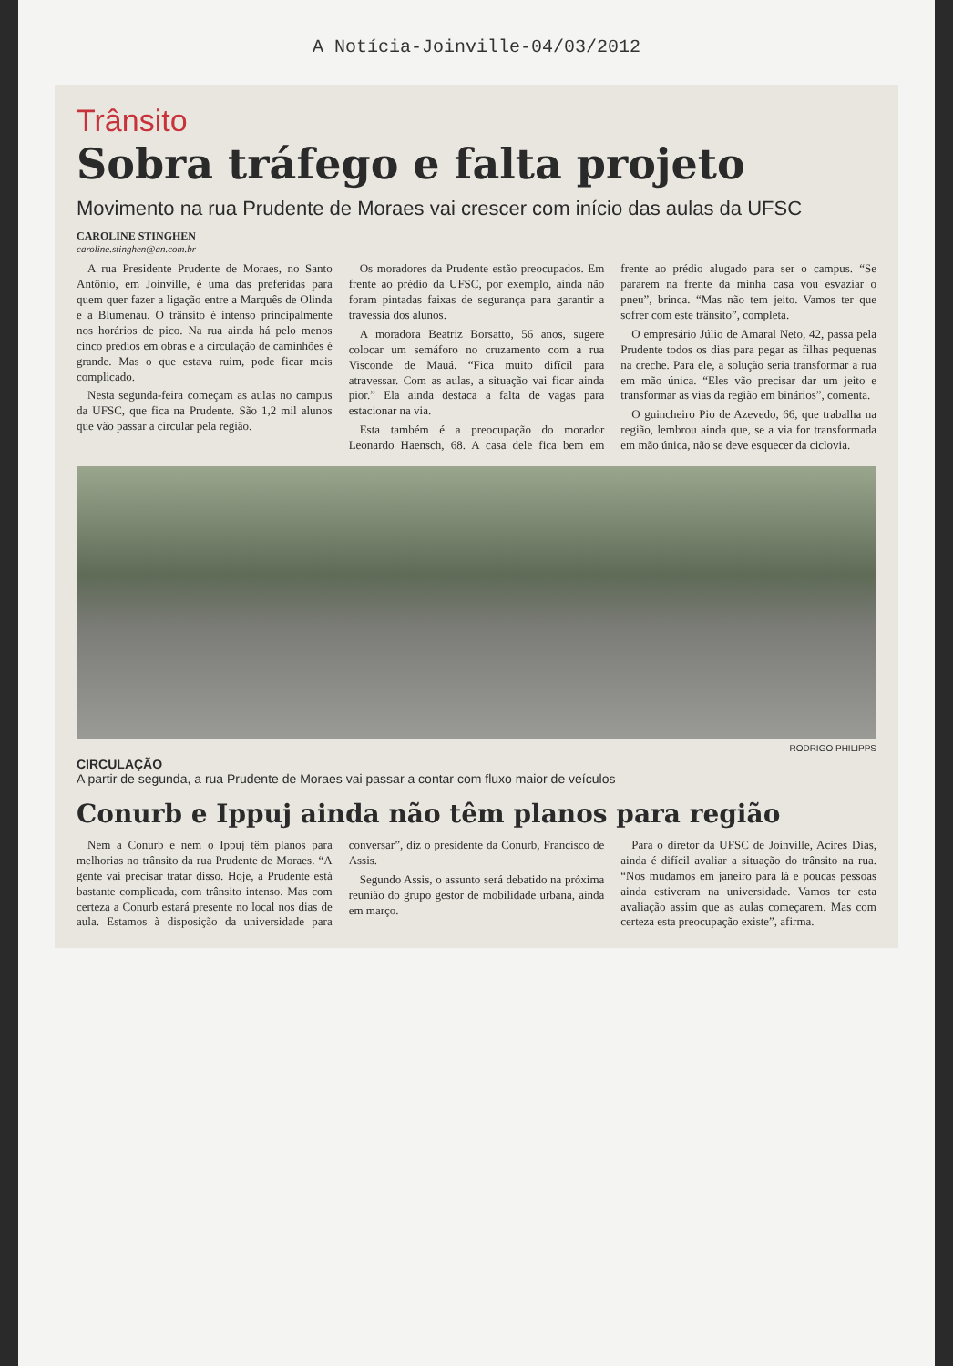A Notícia-Joinville-04/03/2012
Trânsito
Sobra tráfego e falta projeto
Movimento na rua Prudente de Moraes vai crescer com início das aulas da UFSC
CAROLINE STINGHEN
caroline.stinghen@an.com.br
A rua Presidente Prudente de Moraes, no Santo Antônio, em Joinville, é uma das preferidas para quem quer fazer a ligação entre a Marquês de Olinda e a Blumenau. O trânsito é intenso principalmente nos horários de pico. Na rua ainda há pelo menos cinco prédios em obras e a circulação de caminhões é grande. Mas o que estava ruim, pode ficar mais complicado.
Nesta segunda-feira começam as aulas no campus da UFSC, que fica na Prudente. São 1,2 mil alunos que vão passar a circular pela região.
Os moradores da Prudente estão preocupados. Em frente ao prédio da UFSC, por exemplo, ainda não foram pintadas faixas de segurança para garantir a travessia dos alunos.
A moradora Beatriz Borsatto, 56 anos, sugere colocar um semáforo no cruzamento com a rua Visconde de Mauá. “Fica muito difícil para atravessar. Com as aulas, a situação vai ficar ainda pior.” Ela ainda destaca a falta de vagas para estacionar na via.
Esta também é a preocupação do morador Leonardo Haensch, 68. A casa dele fica bem em frente ao prédio alugado para ser o campus. “Se pararem na frente da minha casa vou esvaziar o pneu”, brinca. “Mas não tem jeito. Vamos ter que sofrer com este trânsito”, completa.
O empresário Júlio de Amaral Neto, 42, passa pela Prudente todos os dias para pegar as filhas pequenas na creche. Para ele, a solução seria transformar a rua em mão única. “Eles vão precisar dar um jeito e transformar as vias da região em binários”, comenta.
O guincheiro Pio de Azevedo, 66, que trabalha na região, lembrou ainda que, se a via for transformada em mão única, não se deve esquecer da ciclovia.
RODRIGO PHILIPPS
CIRCULAÇÃO
A partir de segunda, a rua Prudente de Moraes vai passar a contar com fluxo maior de veículos
Conurb e Ippuj ainda não têm planos para região
Nem a Conurb e nem o Ippuj têm planos para melhorias no trânsito da rua Prudente de Moraes. “A gente vai precisar tratar disso. Hoje, a Prudente está bastante complicada, com trânsito intenso. Mas com certeza a Conurb estará presente no local nos dias de aula. Estamos à disposição da universidade para conversar”, diz o presidente da Conurb, Francisco de Assis.
Segundo Assis, o assunto será debatido na próxima reunião do grupo gestor de mobilidade urbana, ainda em março.
Para o diretor da UFSC de Joinville, Acires Dias, ainda é difícil avaliar a situação do trânsito na rua. “Nos mudamos em janeiro para lá e poucas pessoas ainda estiveram na universidade. Vamos ter esta avaliação assim que as aulas começarem. Mas com certeza esta preocupação existe”, afirma.